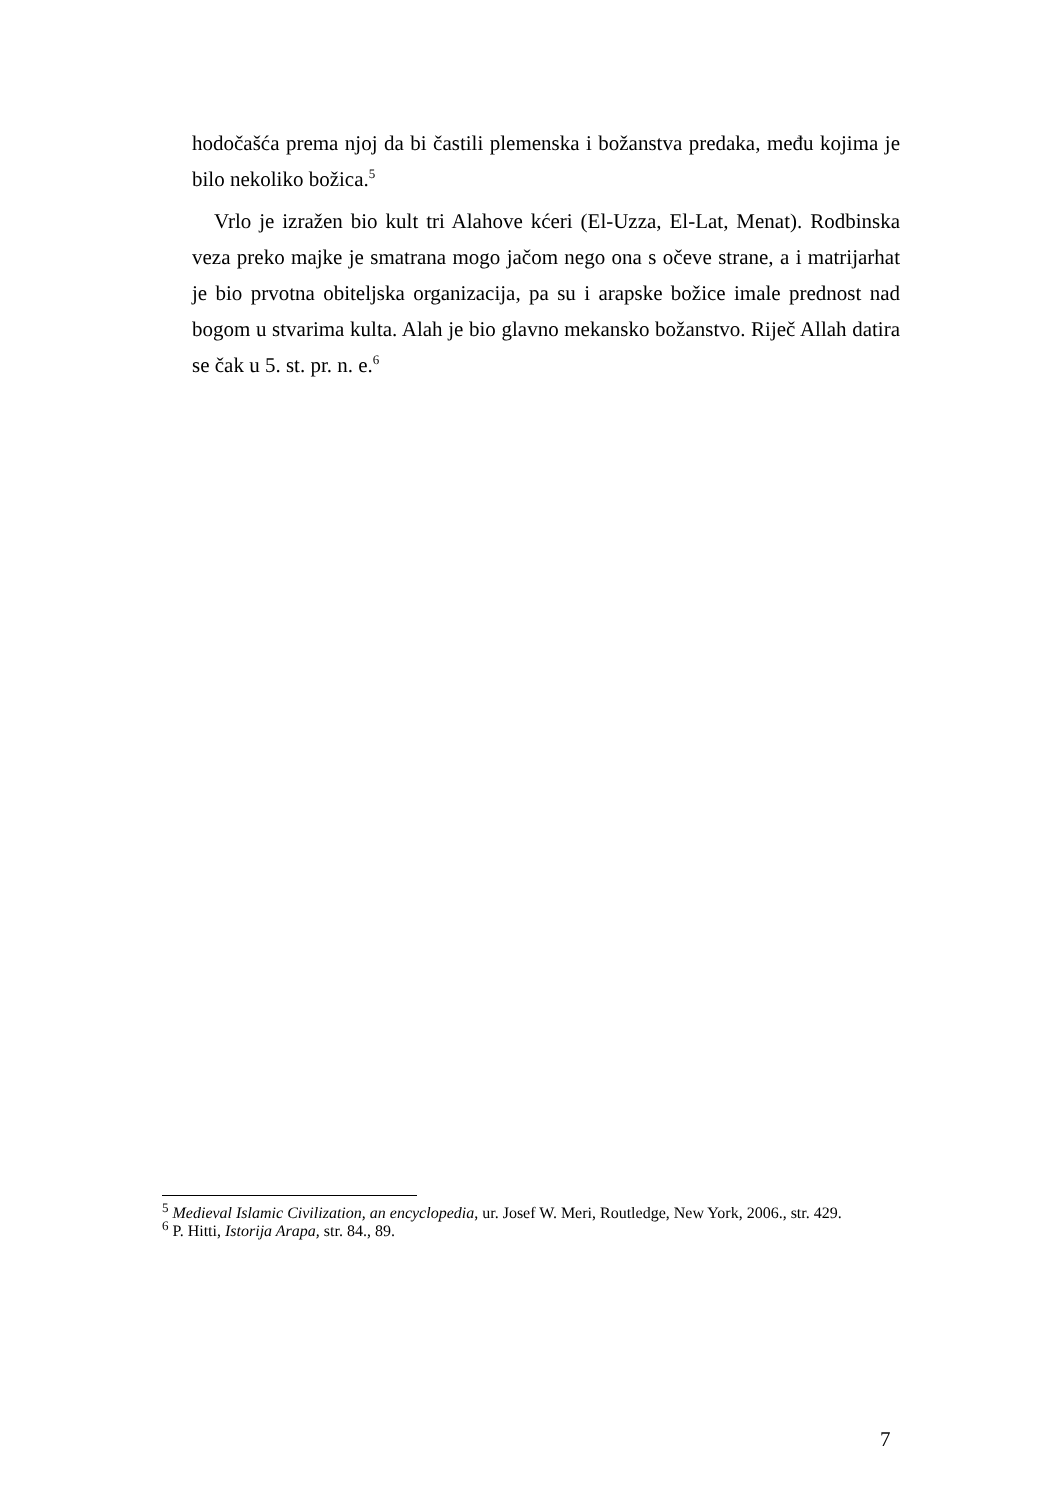hodočašća prema njoj da bi častili plemenska i božanstva predaka, među kojima je bilo nekoliko božica.<sup>5</sup>
Vrlo je izražen bio kult tri Alahove kćeri (El-Uzza, El-Lat, Menat). Rodbinska veza preko majke je smatrana mogo jačom nego ona s očeve strane, a i matrijarhat je bio prvotna obiteljska organizacija, pa su i arapske božice imale prednost nad bogom u stvarima kulta. Alah je bio glavno mekansko božanstvo. Riječ Allah datira se čak u 5. st. pr. n. e.<sup>6</sup>
<sup>5</sup> Medieval Islamic Civilization, an encyclopedia, ur. Josef W. Meri, Routledge, New York, 2006., str. 429.
<sup>6</sup> P. Hitti, Istorija Arapa, str. 84., 89.
7